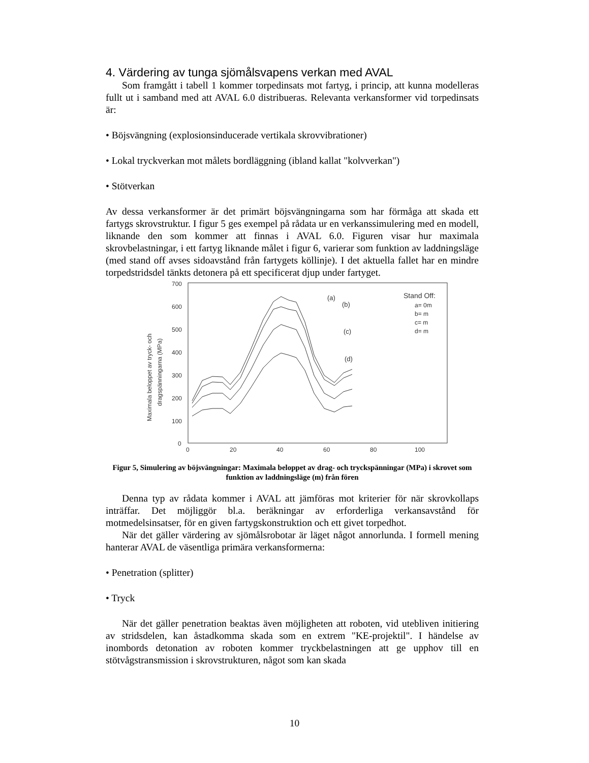4. Värdering av tunga sjömålsvapens verkan med AVAL
Som framgått i tabell 1 kommer torpedinsats mot fartyg, i princip, att kunna modelleras fullt ut i samband med att AVAL 6.0 distribueras. Relevanta verkansformer vid torpedinsats är:
• Böjsvängning (explosionsinducerade vertikala skrovvibrationer)
• Lokal tryckverkan mot målets bordläggning (ibland kallat "kolvverkan")
• Stötverkan
Av dessa verkansformer är det primärt böjsvängningarna som har förmåga att skada ett fartygs skrovstruktur. I figur 5 ges exempel på rådata ur en verkanssimulering med en modell, liknande den som kommer att finnas i AVAL 6.0. Figuren visar hur maximala skrovbelastningar, i ett fartyg liknande målet i figur 6, varierar som funktion av laddningsläge (med stand off avses sidoavstånd från fartygets köllinje). I det aktuella fallet har en mindre torpedstridsdel tänkts detonera på ett specificerat djup under fartyget.
700
600
500
400
300
200
100
0
0
20
40
60
80
100
(a)
(b)
(c)
(d)
Stand Off:
a= 0m
b= m
c= m
d= m
Maximala beloppet av tryck- och
dragspänningarna (MPa)
Figur 5, Simulering av böjsvängningar: Maximala beloppet av drag- och tryckspänningar (MPa) i skrovet som funktion av laddningsläge (m) från fören
Denna typ av rådata kommer i AVAL att jämföras mot kriterier för när skrovkollaps inträffar. Det möjliggör bl.a. beräkningar av erforderliga verkansavstånd för motmedelsinsatser, för en given fartygskonstruktion och ett givet torpedhot.
När det gäller värdering av sjömålsrobotar är läget något annorlunda. I formell mening hanterar AVAL de väsentliga primära verkansformerna:
• Penetration (splitter)
• Tryck
När det gäller penetration beaktas även möjligheten att roboten, vid utebliven initiering av stridsdelen, kan åstadkomma skada som en extrem "KE-projektil". I händelse av inombords detonation av roboten kommer tryckbelastningen att ge upphov till en stötvågstransmission i skrovstrukturen, något som kan skada
10